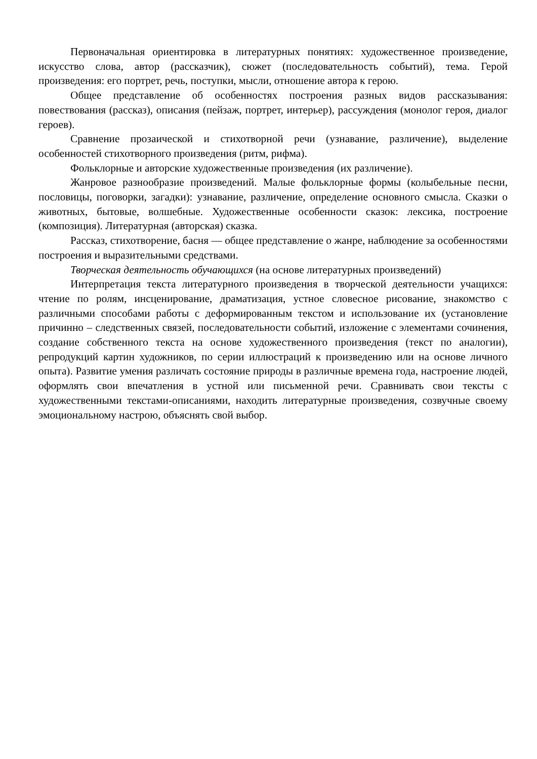Первоначальная ориентировка в литературных понятиях: художественное произведение, искусство слова, автор (рассказчик), сюжет (последовательность событий), тема. Герой произведения: его портрет, речь, поступки, мысли, отношение автора к герою.
Общее представление об особенностях построения разных видов рассказывания: повествования (рассказ), описания (пейзаж, портрет, интерьер), рассуждения (монолог героя, диалог героев).
Сравнение прозаической и стихотворной речи (узнавание, различение), выделение особенностей стихотворного произведения (ритм, рифма).
Фольклорные и авторские художественные произведения (их различение).
Жанровое разнообразие произведений. Малые фольклорные формы (колыбельные песни, пословицы, поговорки, загадки): узнавание, различение, определение основного смысла. Сказки о животных, бытовые, волшебные. Художественные особенности сказок: лексика, построение (композиция). Литературная (авторская) сказка.
Рассказ, стихотворение, басня — общее представление о жанре, наблюдение за особенностями построения и выразительными средствами.
Творческая деятельность обучающихся (на основе литературных произведений)
Интерпретация текста литературного произведения в творческой деятельности учащихся: чтение по ролям, инсценирование, драматизация, устное словесное рисование, знакомство с различными способами работы с деформированным текстом и использование их (установление причинно – следственных связей, последовательности событий, изложение с элементами сочинения, создание собственного текста на основе художественного произведения (текст по аналогии), репродукций картин художников, по серии иллюстраций к произведению или на основе личного опыта). Развитие умения различать состояние природы в различные времена года, настроение людей, оформлять свои впечатления в устной или письменной речи. Сравнивать свои тексты с художественными текстами-описаниями, находить литературные произведения, созвучные своему эмоциональному настрою, объяснять свой выбор.